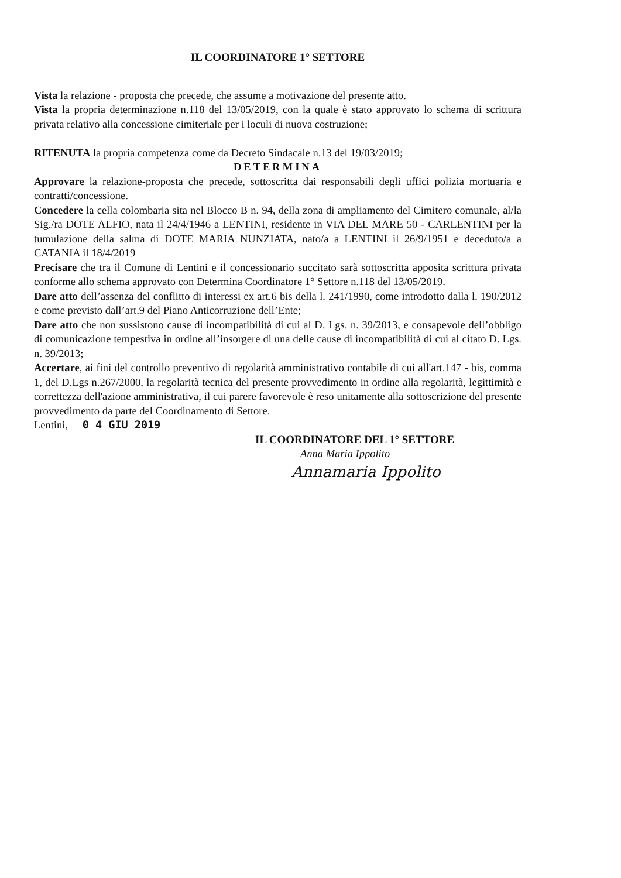IL COORDINATORE 1° SETTORE
Vista la relazione - proposta che precede, che assume a motivazione del presente atto.
Vista la propria determinazione n.118 del 13/05/2019, con la quale è stato approvato lo schema di scrittura privata relativo alla concessione cimiteriale per i loculi di nuova costruzione;
RITENUTA la propria competenza come da Decreto Sindacale n.13 del 19/03/2019;
DETERMINA
Approvare la relazione-proposta che precede, sottoscritta dai responsabili degli uffici polizia mortuaria e contratti/concessione.
Concedere la cella colombaria sita nel Blocco B n. 94, della zona di ampliamento del Cimitero comunale, al/la Sig./ra DOTE ALFIO, nata il 24/4/1946 a LENTINI, residente in VIA DEL MARE 50 - CARLENTINI per la tumulazione della salma di DOTE MARIA NUNZIATA, nato/a a LENTINI il 26/9/1951 e deceduto/a a CATANIA il 18/4/2019
Precisare che tra il Comune di Lentini e il concessionario succitato sarà sottoscritta apposita scrittura privata conforme allo schema approvato con Determina Coordinatore 1° Settore n.118 del 13/05/2019.
Dare atto dell’assenza del conflitto di interessi ex art.6 bis della l. 241/1990, come introdotto dalla l. 190/2012 e come previsto dall’art.9 del Piano Anticorruzione dell’Ente;
Dare atto che non sussistono cause di incompatibilità di cui al D. Lgs. n. 39/2013, e consapevole dell’obbligo di comunicazione tempestiva in ordine all’insorgere di una delle cause di incompatibilità di cui al citato D. Lgs. n. 39/2013;
Accertare, ai fini del controllo preventivo di regolarità amministrativo contabile di cui all'art.147 - bis, comma 1, del D.Lgs n.267/2000, la regolarità tecnica del presente provvedimento in ordine alla regolarità, legittimità e correttezza dell'azione amministrativa, il cui parere favorevole è reso unitamente alla sottoscrizione del presente provvedimento da parte del Coordinamento di Settore.
Lentini, 0 4 GIU 2019
IL COORDINATORE DEL 1° SETTORE
Anna Maria Ippolito
Annamaria Ippolito